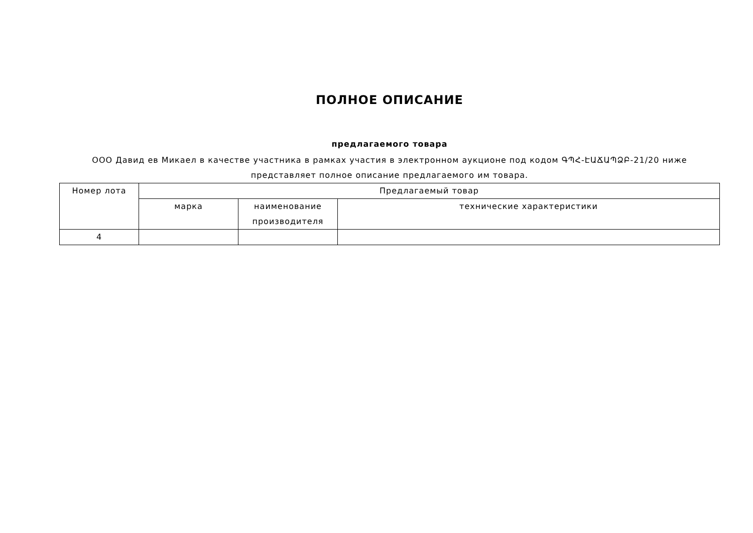ПОЛНОЕ ОПИСАНИЕ
предлагаемого товара
ООО Давид ев Микаел в качестве участника в рамках участия в электронном аукционе под кодом ԳՊՀ-ԷԱՃԱՊՁԲ-21/20 ниже представляет полное описание предлагаемого им товара.
| Номер лота | Предлагаемый товар | | |
| --- | --- | --- | --- |
| | марка | наименование производителя | технические характеристики |
| 4 | | | |